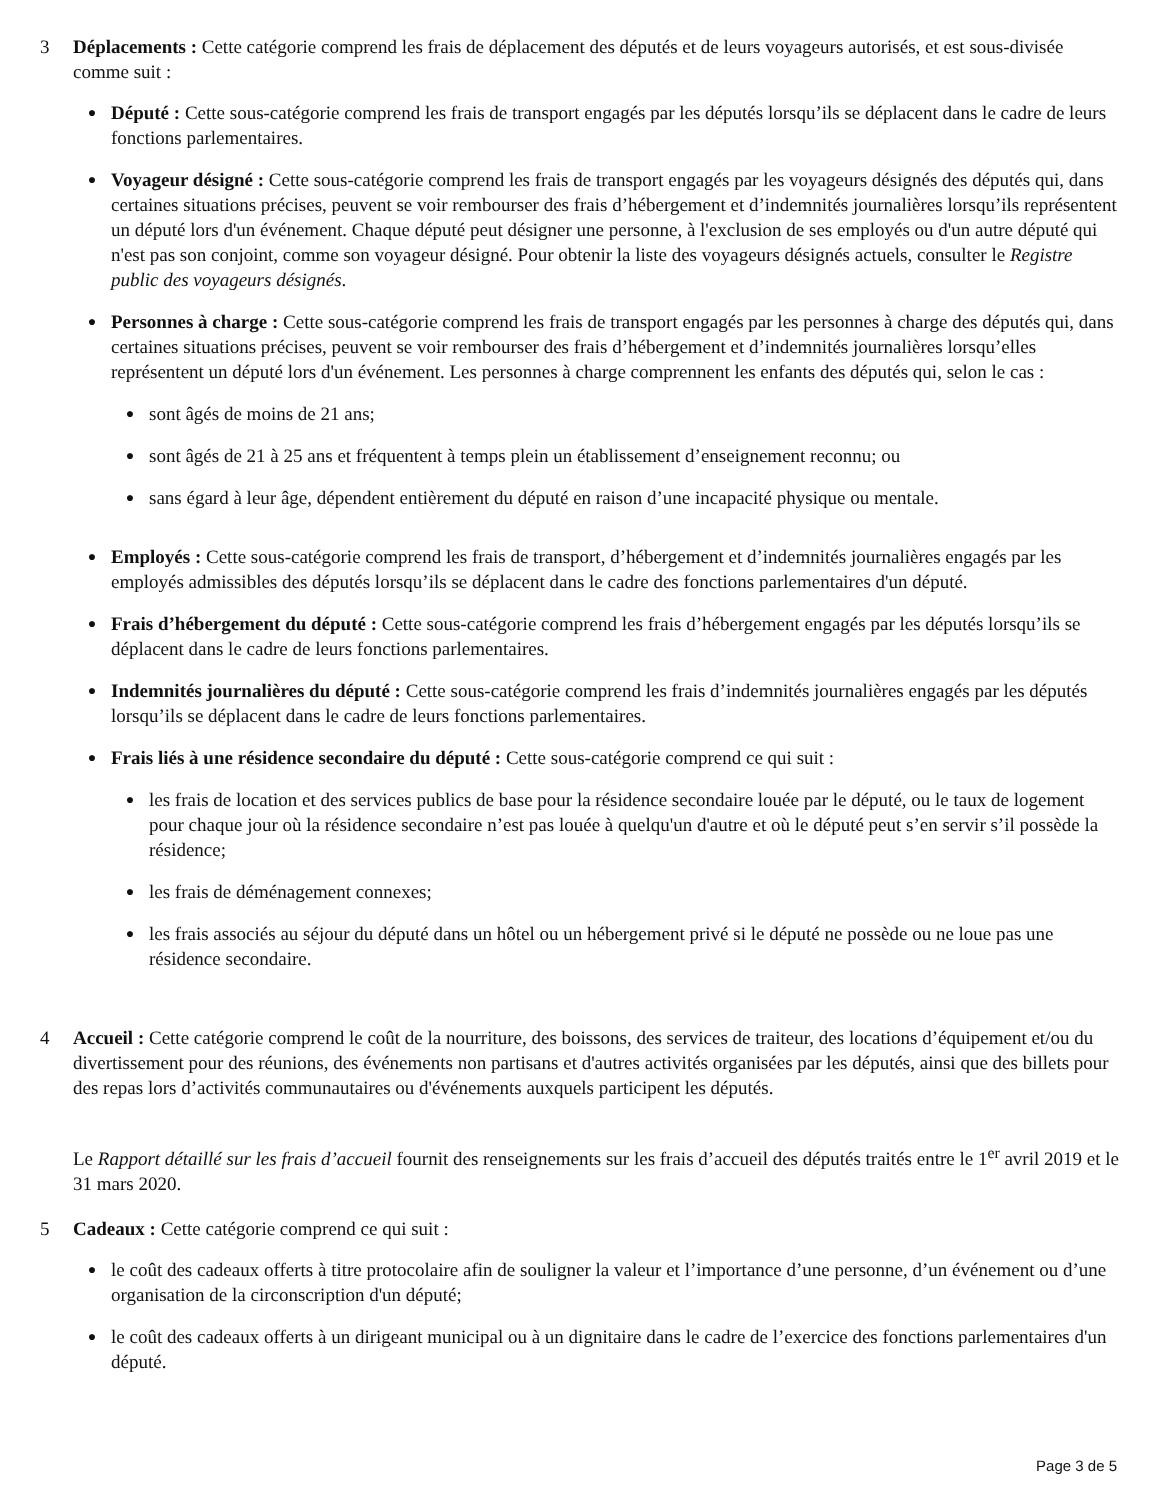3 Déplacements : Cette catégorie comprend les frais de déplacement des députés et de leurs voyageurs autorisés, et est sous-divisée comme suit :
●
Député : Cette sous-catégorie comprend les frais de transport engagés par les députés lorsqu’ils se déplacent dans le cadre de leurs fonctions parlementaires.
●
Voyageur désigné : Cette sous-catégorie comprend les frais de transport engagés par les voyageurs désignés des députés qui, dans certaines situations précises, peuvent se voir rembourser des frais d’hébergement et d’indemnités journalières lorsqu’ils représentent un député lors d'un événement. Chaque député peut désigner une personne, à l'exclusion de ses employés ou d'un autre député qui n'est pas son conjoint, comme son voyageur désigné. Pour obtenir la liste des voyageurs désignés actuels, consulter le Registre public des voyageurs désignés.
●
Personnes à charge : Cette sous-catégorie comprend les frais de transport engagés par les personnes à charge des députés qui, dans certaines situations précises, peuvent se voir rembourser des frais d’hébergement et d’indemnités journalières lorsqu’elles représentent un député lors d'un événement. Les personnes à charge comprennent les enfants des députés qui, selon le cas :
●
sont âgés de moins de 21 ans;
●
sont âgés de 21 à 25 ans et fréquentent à temps plein un établissement d’enseignement reconnu; ou
●
sans égard à leur âge, dépendent entièrement du député en raison d’une incapacité physique ou mentale.
●
Employés : Cette sous-catégorie comprend les frais de transport, d’hébergement et d’indemnités journalières engagés par les employés admissibles des députés lorsqu’ils se déplacent dans le cadre des fonctions parlementaires d'un député.
●
Frais d’hébergement du député : Cette sous-catégorie comprend les frais d’hébergement engagés par les députés lorsqu’ils se déplacent dans le cadre de leurs fonctions parlementaires.
●
Indemnités journalières du député : Cette sous-catégorie comprend les frais d’indemnités journalières engagés par les députés lorsqu’ils se déplacent dans le cadre de leurs fonctions parlementaires.
●
Frais liés à une résidence secondaire du député : Cette sous-catégorie comprend ce qui suit :
●
les frais de location et des services publics de base pour la résidence secondaire louée par le député, ou le taux de logement pour chaque jour où la résidence secondaire n’est pas louée à quelqu'un d'autre et où le député peut s’en servir s’il possède la résidence;
●
les frais de déménagement connexes;
●
les frais associés au séjour du député dans un hôtel ou un hébergement privé si le député ne possède ou ne loue pas une résidence secondaire.
4 Accueil : Cette catégorie comprend le coût de la nourriture, des boissons, des services de traiteur, des locations d’équipement et/ou du divertissement pour des réunions, des événements non partisans et d'autres activités organisées par les députés, ainsi que des billets pour des repas lors d’activités communautaires ou d'événements auxquels participent les députés.
Le Rapport détaillé sur les frais d’accueil fournit des renseignements sur les frais d’accueil des députés traités entre le 1<sup>er</sup> avril 2019 et le 31 mars 2020.
5 Cadeaux : Cette catégorie comprend ce qui suit :
●
le coût des cadeaux offerts à titre protocolaire afin de souligner la valeur et l’importance d’une personne, d’un événement ou d’une organisation de la circonscription d'un député;
●
le coût des cadeaux offerts à un dirigeant municipal ou à un dignitaire dans le cadre de l’exercice des fonctions parlementaires d'un député.
Page 3 de 5